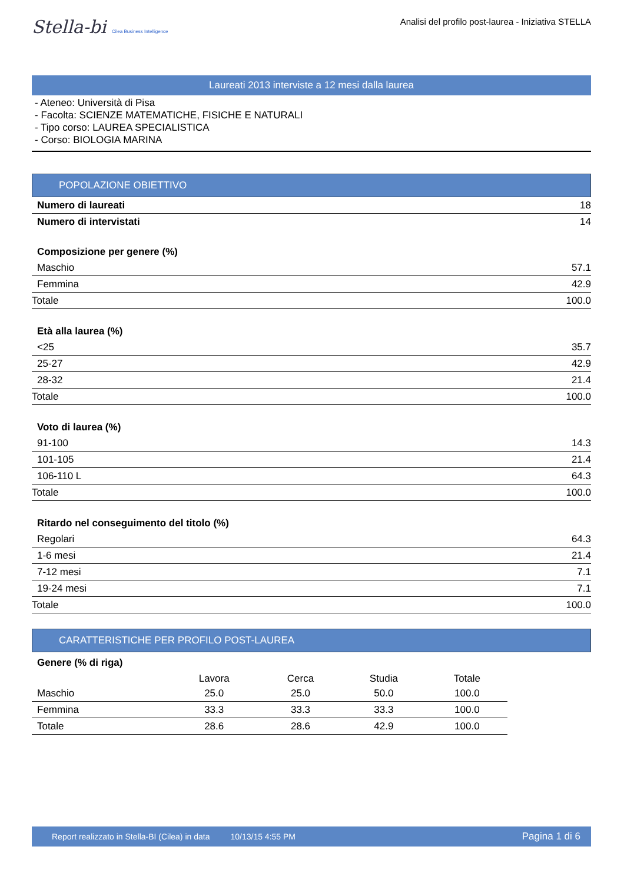Stella-bi Cilea Business Intelligence
Analisi del profilo post-laurea - Iniziativa STELLA
Laureati 2013 interviste a 12 mesi dalla laurea
- Ateneo: Università di Pisa
- Facolta: SCIENZE MATEMATICHE, FISICHE E NATURALI
- Tipo corso: LAUREA SPECIALISTICA
- Corso: BIOLOGIA MARINA
POPOLAZIONE OBIETTIVO
| Numero di laureati | 18 |
| Numero di intervistati | 14 |
| Composizione per genere (%) | |
| Maschio | 57.1 |
| Femmina | 42.9 |
| Totale | 100.0 |
| Età alla laurea (%) | |
| <25 | 35.7 |
| 25-27 | 42.9 |
| 28-32 | 21.4 |
| Totale | 100.0 |
| Voto di laurea (%) | |
| 91-100 | 14.3 |
| 101-105 | 21.4 |
| 106-110 L | 64.3 |
| Totale | 100.0 |
| Ritardo nel conseguimento del titolo (%) | |
| Regolari | 64.3 |
| 1-6 mesi | 21.4 |
| 7-12 mesi | 7.1 |
| 19-24 mesi | 7.1 |
| Totale | 100.0 |
CARATTERISTICHE PER PROFILO POST-LAUREA
Genere (% di riga)
| | Lavora | Cerca | Studia | Totale |
| --- | --- | --- | --- | --- |
| Maschio | 25.0 | 25.0 | 50.0 | 100.0 |
| Femmina | 33.3 | 33.3 | 33.3 | 100.0 |
| Totale | 28.6 | 28.6 | 42.9 | 100.0 |
Report realizzato in Stella-BI (Cilea) in data 10/13/15 4:55 PM Pagina 1 di 6